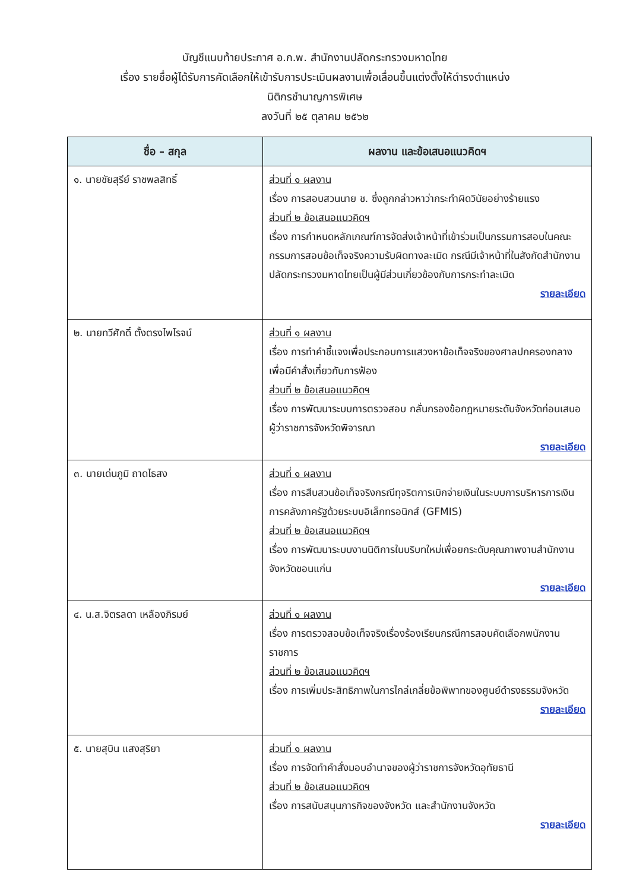บัญชีแนบท้ายประกาศ อ.ก.พ. สำนักงานปลัดกระทรวงมหาดไทย
เรื่อง รายชื่อผู้ได้รับการคัดเลือกให้เข้ารับการประเมินผลงานเพื่อเลื่อนขึ้นแต่งตั้งให้ดำรงตำแหน่ง
นิติกรชำนาญการพิเศษ
ลงวันที่ ๒๕ ตุลาคม ๒๕๖๒
| ชื่อ – สกุล | ผลงาน และข้อเสนอแนวคิดฯ |
| --- | --- |
| ๑. นายชัยสุรีย์ ราชพลสิทธิ์ | ส่วนที่ ๑ ผลงาน เรื่อง การสอบสวนนาย ช. ซึ่งถูกกล่าวหาว่ากระทำผิดวินัยอย่างร้ายแรง ส่วนที่ ๒ ข้อเสนอแนวคิดฯ เรื่อง การกำหนดหลักเกณฑ์การจัดส่งเจ้าหน้าที่เข้าร่วมเป็นกรรมการสอบในคณะกรรมการสอบข้อเท็จจริงความรับผิดทางละเมิด กรณีมีเจ้าหน้าที่ในสังกัดสำนักงานปลัดกระทรวงมหาดไทยเป็นผู้มีส่วนเกี่ยวข้องกับการกระทำละเมิด รายละเอียด |
| ๒. นายทวีศักดิ์ ตั้งตรงไพโรจน์ | ส่วนที่ ๑ ผลงาน เรื่อง การทำคำชี้แจงเพื่อประกอบการแสวงหาข้อเท็จจริงของศาลปกครองกลางเพื่อมีคำสั่งเกี่ยวกับการฟ้อง ส่วนที่ ๒ ข้อเสนอแนวคิดฯ เรื่อง การพัฒนาระบบการตรวจสอบ กลั่นกรองข้อกฎหมายระดับจังหวัดก่อนเสนอผู้ว่าราชการจังหวัดพิจารณา รายละเอียด |
| ๓. นายเด่นภูมิ ถาดไธสง | ส่วนที่ ๑ ผลงาน เรื่อง การสืบสวนข้อเท็จจริงกรณีทุจริตการเบิกจ่ายเงินในระบบการบริหารการเงินการคลังภาครัฐด้วยระบบอิเล็กทรอนิกส์ (GFMIS) ส่วนที่ ๒ ข้อเสนอแนวคิดฯ เรื่อง การพัฒนาระบบงานนิติการในบริบทใหม่เพื่อยกระดับคุณภาพงานสำนักงานจังหวัดขอนแก่น รายละเอียด |
| ๔. น.ส.จิตรลดา เหลืองภิรมย์ | ส่วนที่ ๑ ผลงาน เรื่อง การตรวจสอบข้อเท็จจริงเรื่องร้องเรียนกรณีการสอบคัดเลือกพนักงานราชการ ส่วนที่ ๒ ข้อเสนอแนวคิดฯ เรื่อง การเพิ่มประสิทธิภาพในการไกล่เกลี่ยข้อพิพาทของศูนย์ดำรงธรรมจังหวัด รายละเอียด |
| ๕. นายสุบิน แสงสุริยา | ส่วนที่ ๑ ผลงาน เรื่อง การจัดทำคำสั่งมอบอำนาจของผู้ว่าราชการจังหวัดอุทัยธานี ส่วนที่ ๒ ข้อเสนอแนวคิดฯ เรื่อง การสนับสนุนภารกิจของจังหวัด และสำนักงานจังหวัด รายละเอียด |